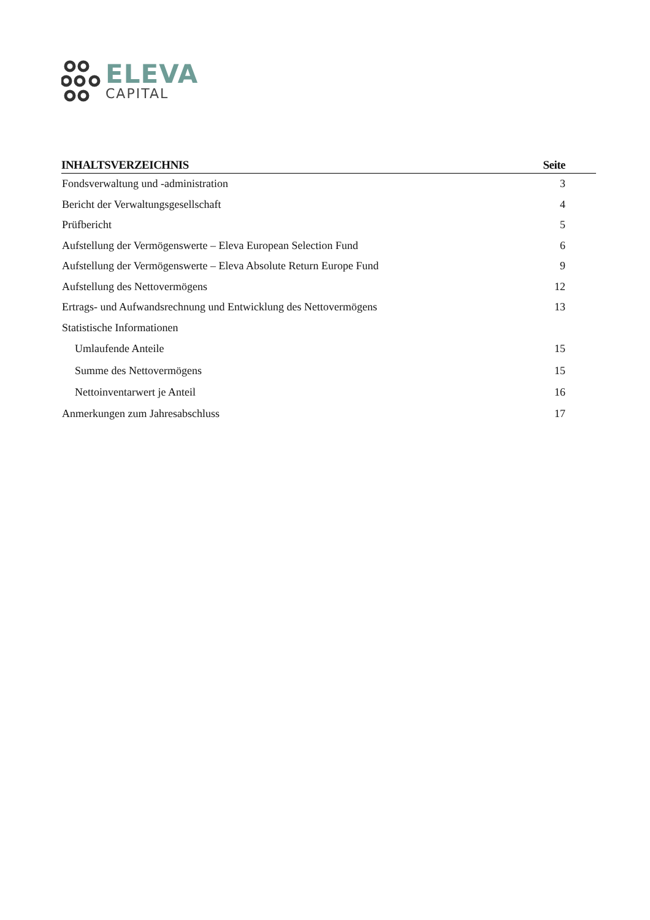ELEVA
CAPITAL
| INHALTSVERZEICHNIS | Seite |
| --- | --- |
| Fondsverwaltung und -administration | 3 |
| Bericht der Verwaltungsgesellschaft | 4 |
| Prüfbericht | 5 |
| Aufstellung der Vermögenswerte – Eleva European Selection Fund | 6 |
| Aufstellung der Vermögenswerte – Eleva Absolute Return Europe Fund | 9 |
| Aufstellung des Nettovermögens | 12 |
| Ertrags- und Aufwandsrechnung und Entwicklung des Nettovermögens | 13 |
| Statistische Informationen | |
| Umlaufende Anteile | 15 |
| Summe des Nettovermögens | 15 |
| Nettoinventarwert je Anteil | 16 |
| Anmerkungen zum Jahresabschluss | 17 |